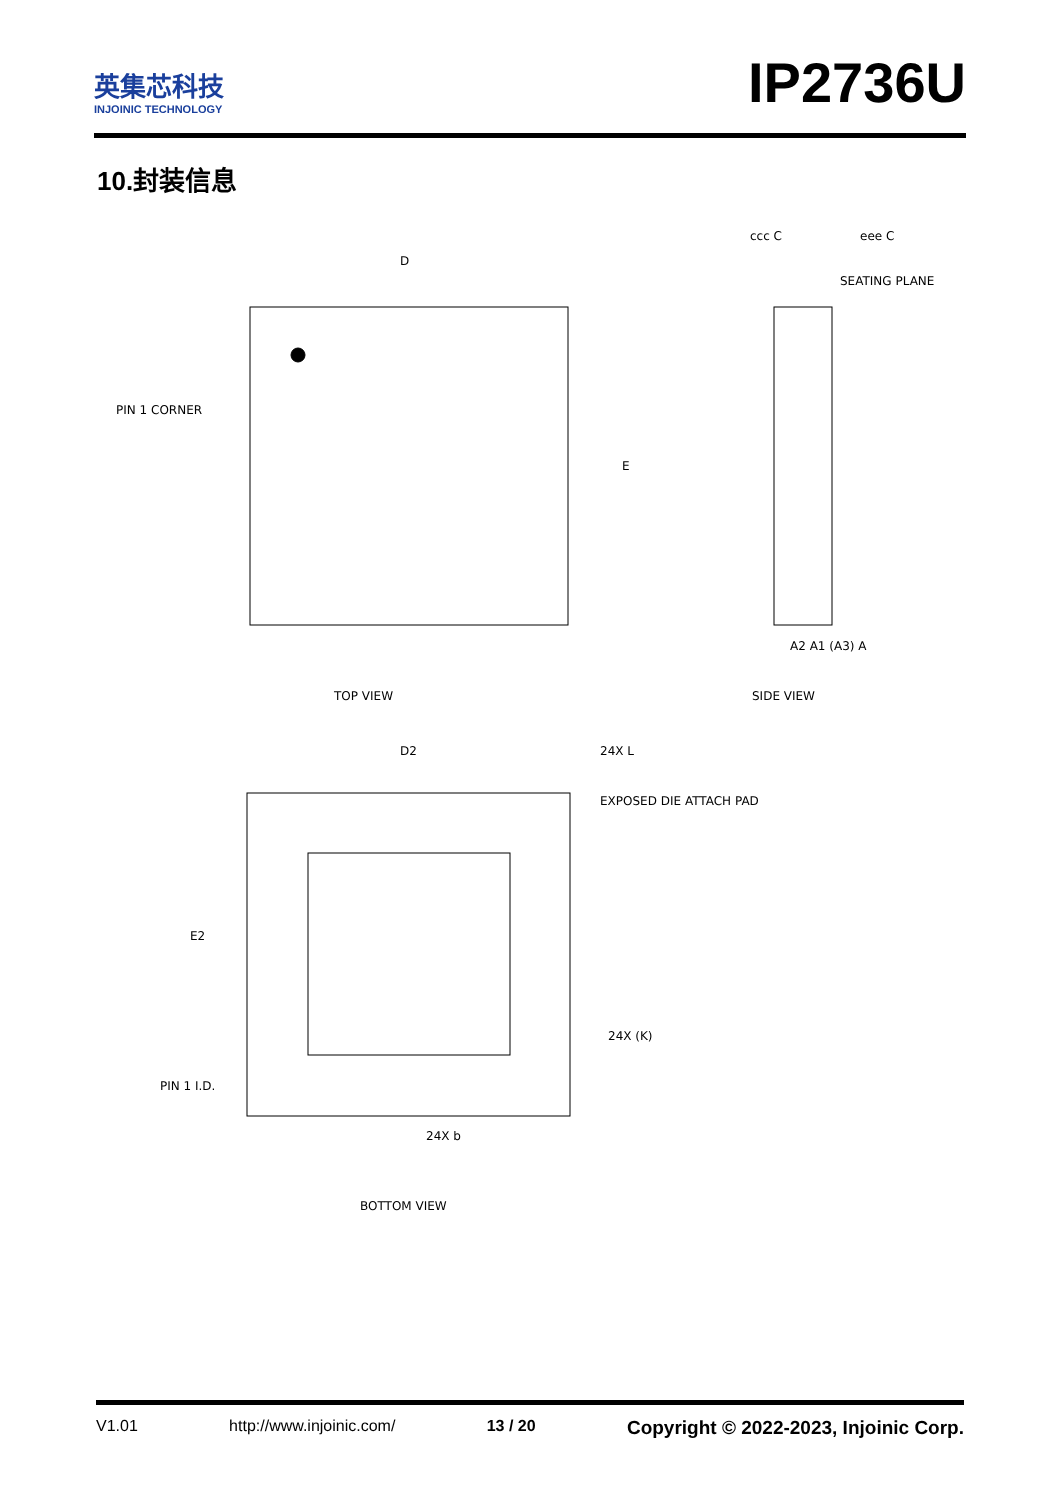英集芯科技
INJOINIC TECHNOLOGY
IP2736U
10.封装信息
D
E
PIN 1 CORNER
TOP VIEW
ccc C
eee C
SEATING PLANE
A2 A1 (A3) A
SIDE VIEW
D2
24X L
EXPOSED DIE ATTACH PAD
E2
24X (K)
PIN 1 I.D.
24X b
BOTTOM VIEW
V1.01 http://www.injoinic.com/ 13 / 20 Copyright © 2022-2023, Injoinic Corp.